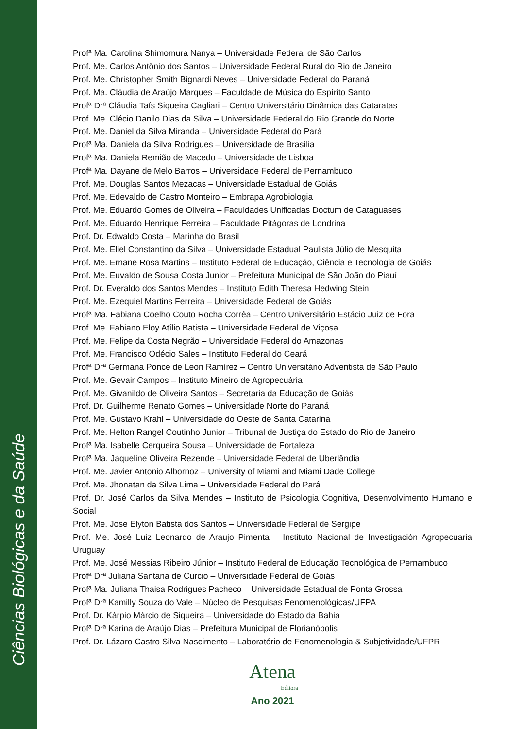Ciências Biológicas e da Saúde
Profª Ma. Carolina Shimomura Nanya – Universidade Federal de São Carlos
Prof. Me. Carlos Antônio dos Santos – Universidade Federal Rural do Rio de Janeiro
Prof. Me. Christopher Smith Bignardi Neves – Universidade Federal do Paraná
Prof. Ma. Cláudia de Araújo Marques – Faculdade de Música do Espírito Santo
Profª Drª Cláudia Taís Siqueira Cagliari – Centro Universitário Dinâmica das Cataratas
Prof. Me. Clécio Danilo Dias da Silva – Universidade Federal do Rio Grande do Norte
Prof. Me. Daniel da Silva Miranda – Universidade Federal do Pará
Profª Ma. Daniela da Silva Rodrigues – Universidade de Brasília
Profª Ma. Daniela Remião de Macedo – Universidade de Lisboa
Profª Ma. Dayane de Melo Barros – Universidade Federal de Pernambuco
Prof. Me. Douglas Santos Mezacas – Universidade Estadual de Goiás
Prof. Me. Edevaldo de Castro Monteiro – Embrapa Agrobiologia
Prof. Me. Eduardo Gomes de Oliveira – Faculdades Unificadas Doctum de Cataguases
Prof. Me. Eduardo Henrique Ferreira – Faculdade Pitágoras de Londrina
Prof. Dr. Edwaldo Costa – Marinha do Brasil
Prof. Me. Eliel Constantino da Silva – Universidade Estadual Paulista Júlio de Mesquita
Prof. Me. Ernane Rosa Martins – Instituto Federal de Educação, Ciência e Tecnologia de Goiás
Prof. Me. Euvaldo de Sousa Costa Junior – Prefeitura Municipal de São João do Piauí
Prof. Dr. Everaldo dos Santos Mendes – Instituto Edith Theresa Hedwing Stein
Prof. Me. Ezequiel Martins Ferreira – Universidade Federal de Goiás
Profª Ma. Fabiana Coelho Couto Rocha Corrêa – Centro Universitário Estácio Juiz de Fora
Prof. Me. Fabiano Eloy Atílio Batista – Universidade Federal de Viçosa
Prof. Me. Felipe da Costa Negrão – Universidade Federal do Amazonas
Prof. Me. Francisco Odécio Sales – Instituto Federal do Ceará
Profª Drª Germana Ponce de Leon Ramírez – Centro Universitário Adventista de São Paulo
Prof. Me. Gevair Campos – Instituto Mineiro de Agropecuária
Prof. Me. Givanildo de Oliveira Santos – Secretaria da Educação de Goiás
Prof. Dr. Guilherme Renato Gomes – Universidade Norte do Paraná
Prof. Me. Gustavo Krahl – Universidade do Oeste de Santa Catarina
Prof. Me. Helton Rangel Coutinho Junior – Tribunal de Justiça do Estado do Rio de Janeiro
Profª Ma. Isabelle Cerqueira Sousa – Universidade de Fortaleza
Profª Ma. Jaqueline Oliveira Rezende – Universidade Federal de Uberlândia
Prof. Me. Javier Antonio Albornoz – University of Miami and Miami Dade College
Prof. Me. Jhonatan da Silva Lima – Universidade Federal do Pará
Prof. Dr. José Carlos da Silva Mendes – Instituto de Psicologia Cognitiva, Desenvolvimento Humano e Social
Prof. Me. Jose Elyton Batista dos Santos – Universidade Federal de Sergipe
Prof. Me. José Luiz Leonardo de Araujo Pimenta – Instituto Nacional de Investigación Agropecuaria Uruguay
Prof. Me. José Messias Ribeiro Júnior – Instituto Federal de Educação Tecnológica de Pernambuco
Profª Drª Juliana Santana de Curcio – Universidade Federal de Goiás
Profª Ma. Juliana Thaisa Rodrigues Pacheco – Universidade Estadual de Ponta Grossa
Profª Drª Kamilly Souza do Vale – Núcleo de Pesquisas Fenomenológicas/UFPA
Prof. Dr. Kárpio Márcio de Siqueira – Universidade do Estado da Bahia
Profª Drª Karina de Araújo Dias – Prefeitura Municipal de Florianópolis
Prof. Dr. Lázaro Castro Silva Nascimento – Laboratório de Fenomenologia & Subjetividade/UFPR
Atena
Editora
Ano 2021